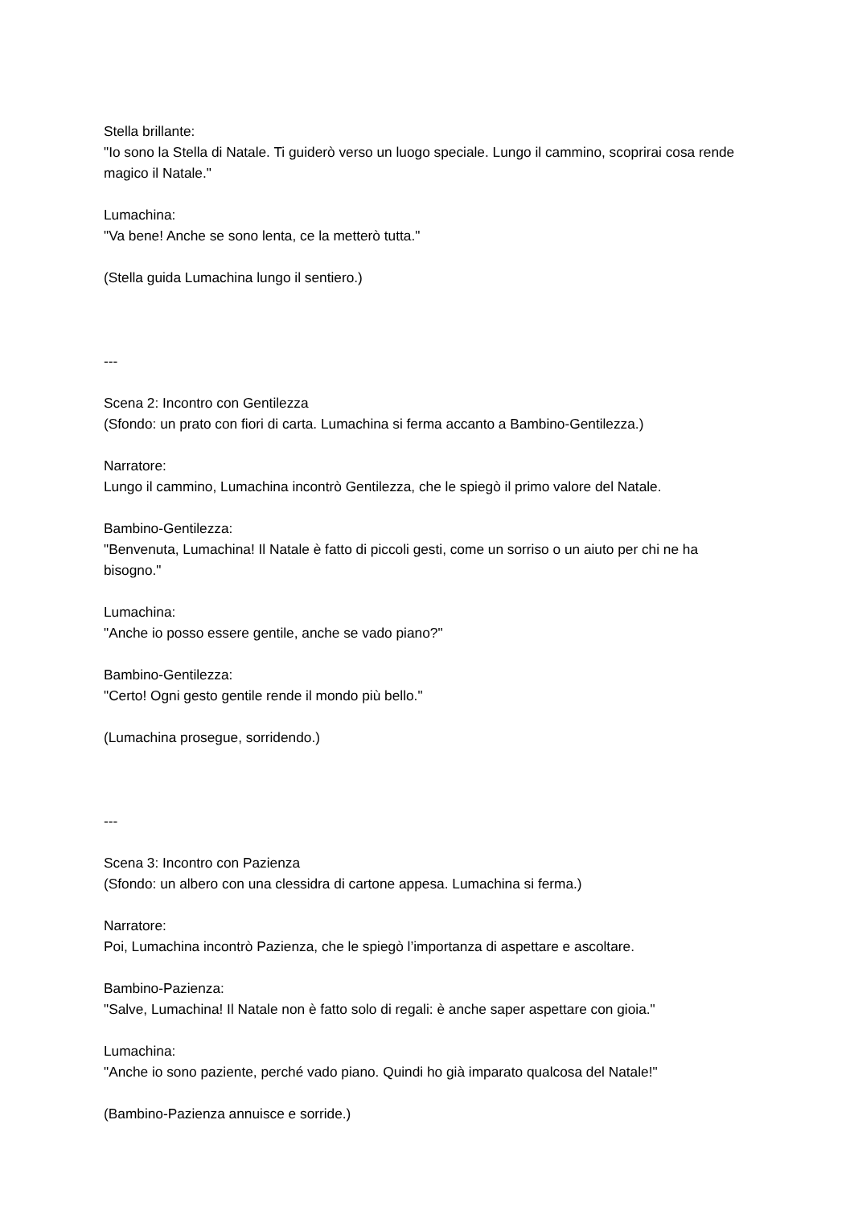Stella brillante:
"Io sono la Stella di Natale. Ti guiderò verso un luogo speciale. Lungo il cammino, scoprirai cosa rende magico il Natale."
Lumachina:
"Va bene! Anche se sono lenta, ce la metterò tutta."
(Stella guida Lumachina lungo il sentiero.)
---
Scena 2: Incontro con Gentilezza
(Sfondo: un prato con fiori di carta. Lumachina si ferma accanto a Bambino-Gentilezza.)
Narratore:
Lungo il cammino, Lumachina incontrò Gentilezza, che le spiegò il primo valore del Natale.
Bambino-Gentilezza:
"Benvenuta, Lumachina! Il Natale è fatto di piccoli gesti, come un sorriso o un aiuto per chi ne ha bisogno."
Lumachina:
"Anche io posso essere gentile, anche se vado piano?"
Bambino-Gentilezza:
"Certo! Ogni gesto gentile rende il mondo più bello."
(Lumachina prosegue, sorridendo.)
---
Scena 3: Incontro con Pazienza
(Sfondo: un albero con una clessidra di cartone appesa. Lumachina si ferma.)
Narratore:
Poi, Lumachina incontrò Pazienza, che le spiegò l’importanza di aspettare e ascoltare.
Bambino-Pazienza:
"Salve, Lumachina! Il Natale non è fatto solo di regali: è anche saper aspettare con gioia."
Lumachina:
"Anche io sono paziente, perché vado piano. Quindi ho già imparato qualcosa del Natale!"
(Bambino-Pazienza annuisce e sorride.)